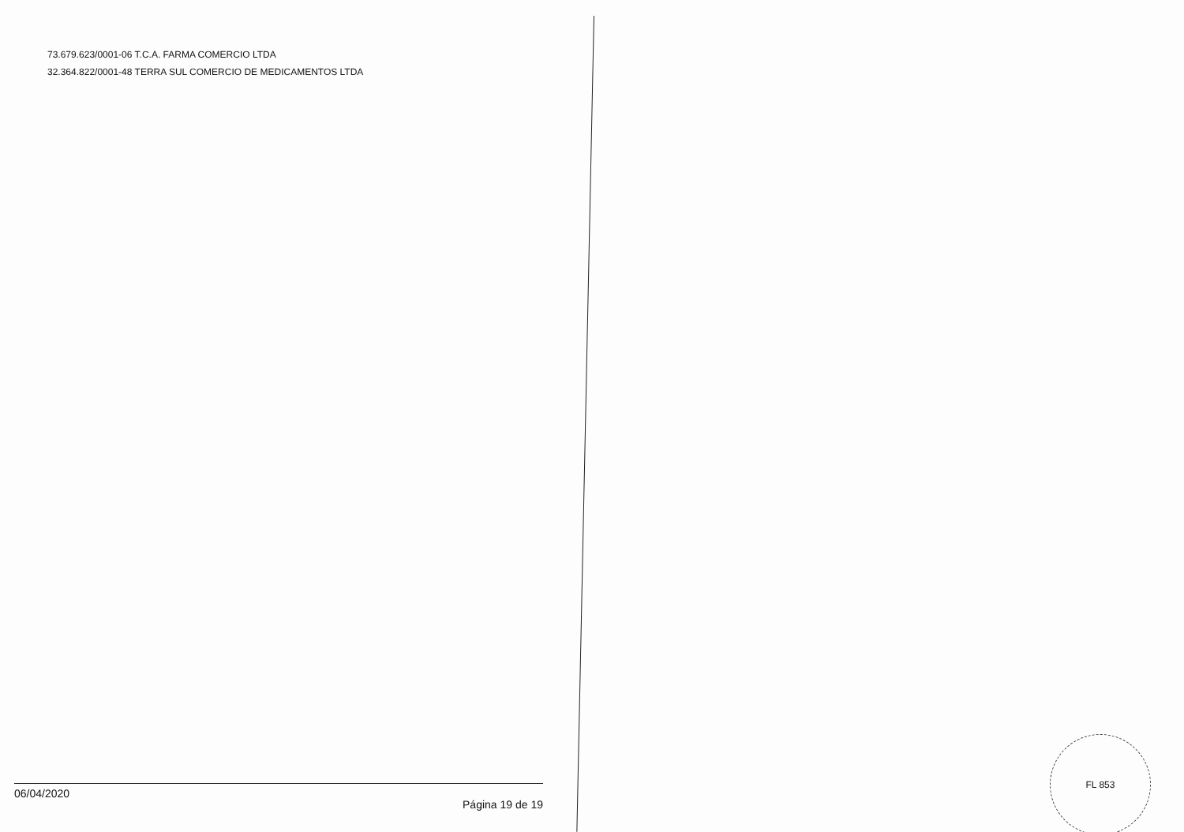73.679.623/0001-06 T.C.A. FARMA COMERCIO LTDA
32.364.822/0001-48 TERRA SUL COMERCIO DE MEDICAMENTOS LTDA
06/04/2020 Página 19 de 19
FL 853